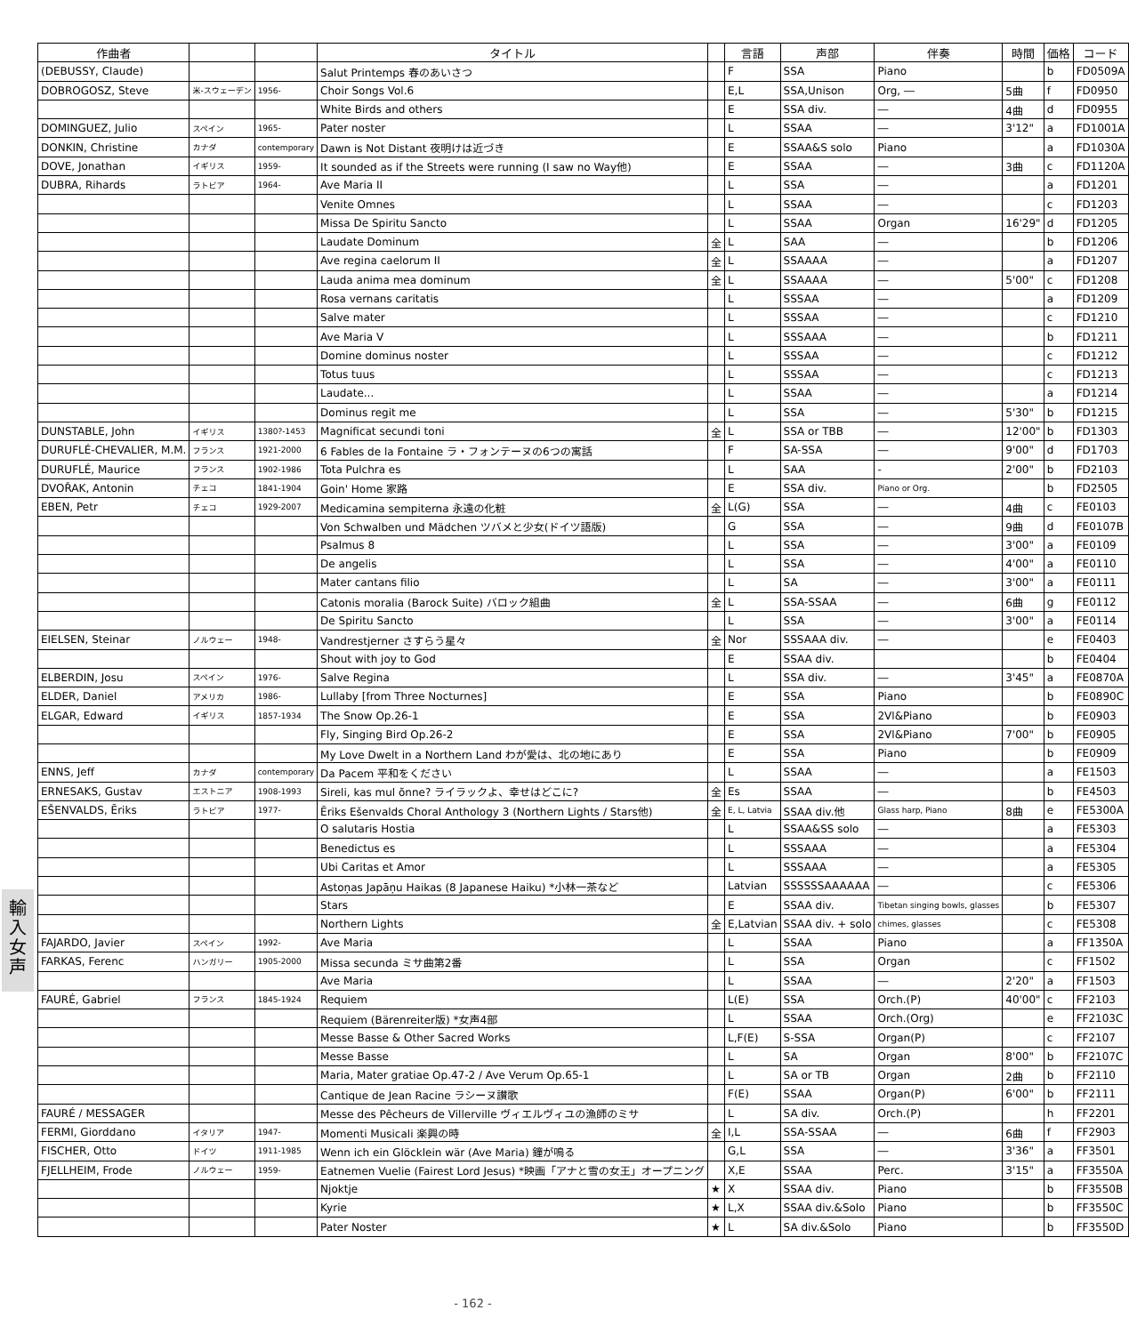| 作曲者 | | | タイトル | | 言語 | 声部 | 伴奏 | 時間 | 価格 | コード |
| --- | --- | --- | --- | --- | --- | --- | --- | --- | --- | --- |
| (DEBUSSY, Claude) | | | Salut Printemps 春のあいさつ | | F | SSA | Piano | | b | FD0509A |
| DOBROGOSZ, Steve | 米-スウェーデン | 1956- | Choir Songs Vol.6 | | E,L | SSA,Unison | Org, ― | 5曲 | f | FD0950 |
| | | | White Birds and others | | E | SSA div. | ― | 4曲 | d | FD0955 |
| DOMINGUEZ, Julio | スペイン | 1965- | Pater noster | | L | SSAA | ― | 3'12" | a | FD1001A |
| DONKIN, Christine | カナダ | contemporary | Dawn is Not Distant 夜明けは近づき | | E | SSAA&S solo | Piano | | a | FD1030A |
| DOVE, Jonathan | イギリス | 1959- | It sounded as if the Streets were running (I saw no Way他) | | E | SSAA | ― | 3曲 | c | FD1120A |
| DUBRA, Rihards | ラトビア | 1964- | Ave Maria II | | L | SSA | ― | | a | FD1201 |
| | | | Venite Omnes | | L | SSAA | ― | | c | FD1203 |
| | | | Missa De Spiritu Sancto | | L | SSAA | Organ | 16'29" | d | FD1205 |
| | | | Laudate Dominum | 全 | L | SAA | ― | | b | FD1206 |
| | | | Ave regina caelorum II | 全 | L | SSAAAA | ― | | a | FD1207 |
| | | | Lauda anima mea dominum | 全 | L | SSAAAA | ― | 5'00" | c | FD1208 |
| | | | Rosa vernans caritatis | | L | SSSAA | ― | | a | FD1209 |
| | | | Salve mater | | L | SSSAA | ― | | c | FD1210 |
| | | | Ave Maria V | | L | SSSAAA | ― | | b | FD1211 |
| | | | Domine dominus noster | | L | SSSAA | ― | | c | FD1212 |
| | | | Totus tuus | | L | SSSAA | ― | | c | FD1213 |
| | | | Laudate... | | L | SSAA | ― | | a | FD1214 |
| | | | Dominus regit me | | L | SSA | ― | 5'30" | b | FD1215 |
| DUNSTABLE, John | イギリス | 1380?-1453 | Magnificat secundi toni | 全 | L | SSA or TBB | ― | 12'00" | b | FD1303 |
| DURUFLÉ-CHEVALIER, M.M. | フランス | 1921-2000 | 6 Fables de la Fontaine ラ・フォンテーヌの6つの寓話 | | F | SA-SSA | ― | 9'00" | d | FD1703 |
| DURUFLÉ, Maurice | フランス | 1902-1986 | Tota Pulchra es | | L | SAA | - | 2'00" | b | FD2103 |
| DVOŘAK, Antonin | チェコ | 1841-1904 | Goin' Home 家路 | | E | SSA div. | Piano or Org. | | b | FD2505 |
| EBEN, Petr | チェコ | 1929-2007 | Medicamina sempiterna 永遠の化粧 | 全 | L(G) | SSA | ― | 4曲 | c | FE0103 |
| | | | Von Schwalben und Mädchen ツバメと少女(ドイツ語版) | | G | SSA | ― | 9曲 | d | FE0107B |
| | | | Psalmus 8 | | L | SSA | ― | 3'00" | a | FE0109 |
| | | | De angelis | | L | SSA | ― | 4'00" | a | FE0110 |
| | | | Mater cantans filio | | L | SA | ― | 3'00" | a | FE0111 |
| | | | Catonis moralia (Barock Suite) バロック組曲 | 全 | L | SSA-SSAA | ― | 6曲 | g | FE0112 |
| | | | De Spiritu Sancto | | L | SSA | ― | 3'00" | a | FE0114 |
| EIELSEN, Steinar | ノルウェー | 1948- | Vandrestjerner さすらう星々 | 全 | Nor | SSSAAA div. | ― | | e | FE0403 |
| | | | Shout with joy to God | | E | SSAA div. | | | b | FE0404 |
| ELBERDIN, Josu | スペイン | 1976- | Salve Regina | | L | SSA div. | ― | 3'45" | a | FE0870A |
| ELDER, Daniel | アメリカ | 1986- | Lullaby [from Three Nocturnes] | | E | SSA | Piano | | b | FE0890C |
| ELGAR, Edward | イギリス | 1857-1934 | The Snow Op.26-1 | | E | SSA | 2Vl&Piano | | b | FE0903 |
| | | | Fly, Singing Bird Op.26-2 | | E | SSA | 2Vl&Piano | 7'00" | b | FE0905 |
| | | | My Love Dwelt in a Northern Land わが愛は、北の地にあり | | E | SSA | Piano | | b | FE0909 |
| ENNS, Jeff | カナダ | contemporary | Da Pacem 平和をください | | L | SSAA | ― | | a | FE1503 |
| ERNESAKS, Gustav | エストニア | 1908-1993 | Sireli, kas mul õnne? ライラックよ、幸せはどこに? | 全 | Es | SSAA | ― | | b | FE4503 |
| EŠENVALDS, Ēriks | ラトビア | 1977- | Ēriks Ešenvalds Choral Anthology 3 (Northern Lights / Stars他) | 全 | E, L, Latvia | SSAA div.他 | Glass harp, Piano | 8曲 | e | FE5300A |
| | | | O salutaris Hostia | | L | SSAA&SS solo | ― | | a | FE5303 |
| | | | Benedictus es | | L | SSSAAA | ― | | a | FE5304 |
| | | | Ubi Caritas et Amor | | L | SSSAAA | ― | | a | FE5305 |
| | | | Astoņas Japāņu Haikas (8 Japanese Haiku) *小林一茶など | | Latvian | SSSSSSAAAAAA | ― | | c | FE5306 |
| | | | Stars | | E | SSAA div. | Tibetan singing bowls, glasses | | b | FE5307 |
| | | | Northern Lights | 全 | E,Latvian | SSAA div. + solo | chimes, glasses | | c | FE5308 |
| FAJARDO, Javier | スペイン | 1992- | Ave Maria | | L | SSAA | Piano | | a | FF1350A |
| FARKAS, Ferenc | ハンガリー | 1905-2000 | Missa secunda ミサ曲第2番 | | L | SSA | Organ | | c | FF1502 |
| | | | Ave Maria | | L | SSAA | ― | 2'20" | a | FF1503 |
| FAURÉ, Gabriel | フランス | 1845-1924 | Requiem | | L(E) | SSA | Orch.(P) | 40'00" | c | FF2103 |
| | | | Requiem (Bärenreiter版) *女声4部 | | L | SSAA | Orch.(Org) | | e | FF2103C |
| | | | Messe Basse & Other Sacred Works | | L,F(E) | S-SSA | Organ(P) | | c | FF2107 |
| | | | Messe Basse | | L | SA | Organ | 8'00" | b | FF2107C |
| | | | Maria, Mater gratiae Op.47-2 / Ave Verum Op.65-1 | | L | SA or TB | Organ | 2曲 | b | FF2110 |
| | | | Cantique de Jean Racine ラシーヌ讃歌 | | F(E) | SSAA | Organ(P) | 6'00" | b | FF2111 |
| FAURÉ / MESSAGER | | | Messe des Pêcheurs de Villerville ヴィエルヴィユの漁師のミサ | | L | SA div. | Orch.(P) | | h | FF2201 |
| FERMI, Giorddano | イタリア | 1947- | Momenti Musicali 楽興の時 | 全 | I,L | SSA-SSAA | ― | 6曲 | f | FF2903 |
| FISCHER, Otto | ドイツ | 1911-1985 | Wenn ich ein Glöcklein wär (Ave Maria) 鐘が鳴る | | G,L | SSA | ― | 3'36" | a | FF3501 |
| FJELLHEIM, Frode | ノルウェー | 1959- | Eatnemen Vuelie (Fairest Lord Jesus) *映画「アナと雪の女王」オープニング | | X,E | SSAA | Perc. | 3'15" | a | FF3550A |
| | | | Njoktje | ★ | X | SSAA div. | Piano | | b | FF3550B |
| | | | Kyrie | ★ | L,X | SSAA div.&Solo | Piano | | b | FF3550C |
| | | | Pater Noster | ★ | L | SA div.&Solo | Piano | | b | FF3550D |
輸
入
女
声
- 162 -